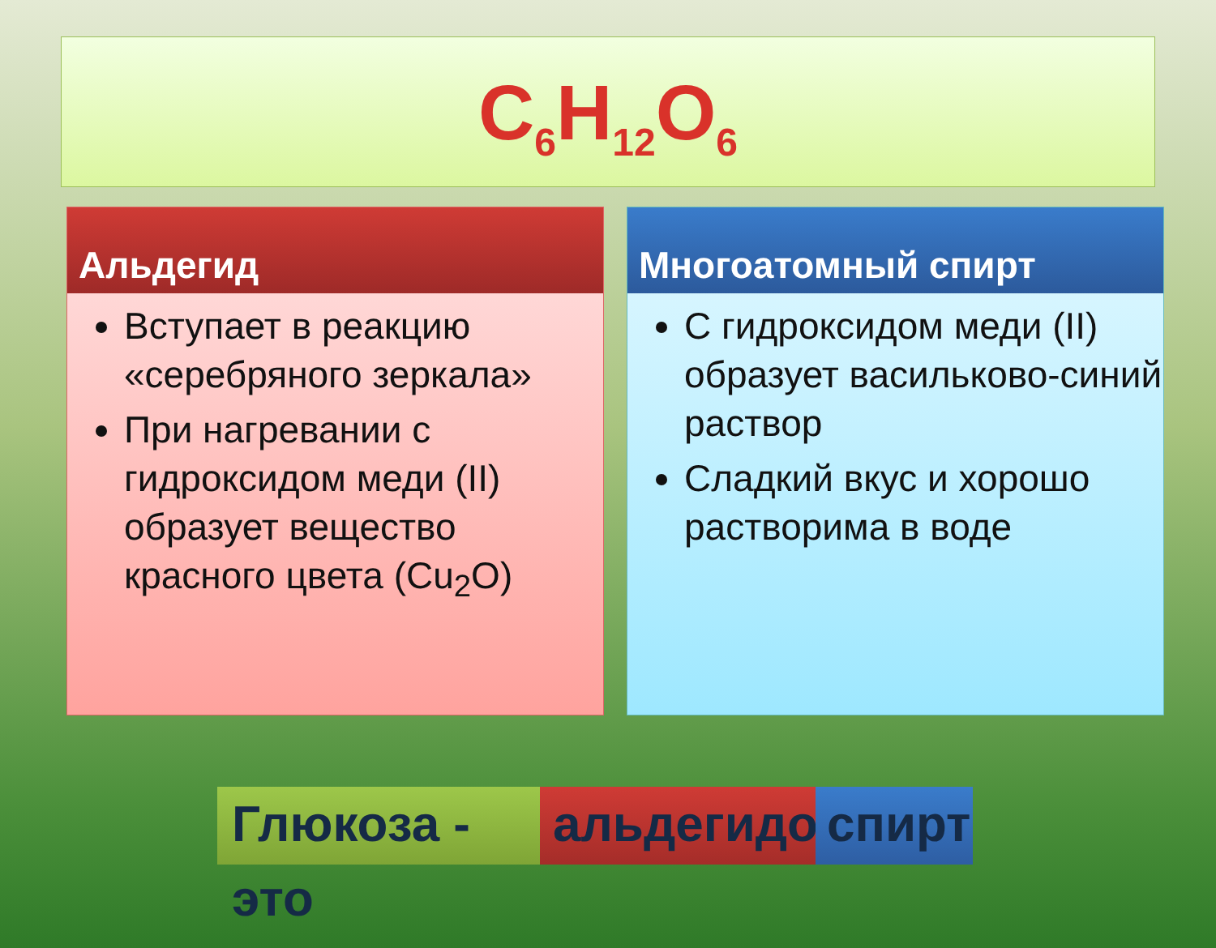C<sub>6</sub>H<sub>12</sub>O<sub>6</sub>
Альдегид
Вступает в реакцию «серебряного зеркала»
При нагревании с гидроксидом меди (II) образует вещество красного цвета (Cu<sub>2</sub>O)
Многоатомный спирт
С гидроксидом меди (II) образует васильково-синий раствор
Сладкий вкус и хорошо растворима в воде
Глюкоза - это
альдегидо спирт